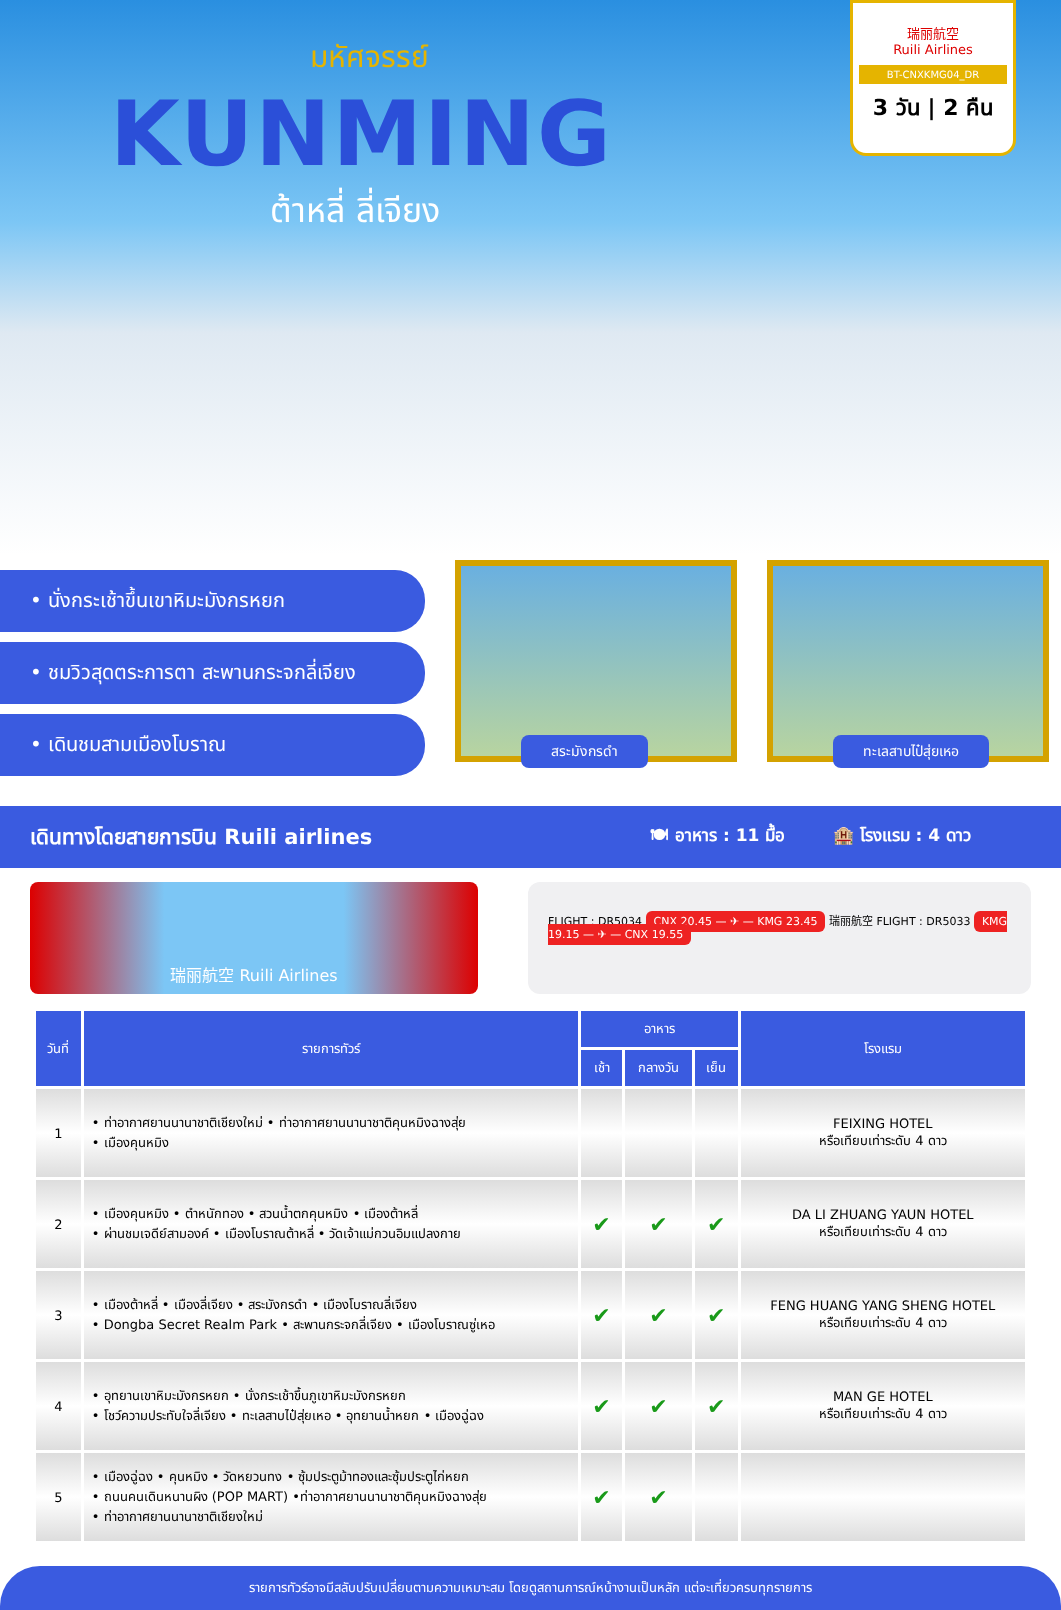มหัศจรรย์
KUNMING
ต้าหลี่ ลี่เจียง
瑞丽航空
Ruili Airlines
BT-CNXKMG04_DR
3 วัน | 2 คืน
• นั่งกระเช้าขึ้นเขาหิมะมังกรหยก
• ชมวิวสุดตระการตา สะพานกระจกลี่เจียง
• เดินชมสามเมืองโบราณ
สระมังกรดำ
ทะเลสาบไป๋สุ่ยเหอ
เดินทางโดยสายการบิน Ruili airlines 🍽 อาหาร : 11 มื้อ 🏨 โรงแรม : 4 ดาว
瑞丽航空 Ruili Airlines
FLIGHT : DR5034 CNX 20.45 — ✈ — KMG 23.45 瑞丽航空 FLIGHT : DR5033 KMG 19.15 — ✈ — CNX 19.55
| วันที่ | รายการทัวร์ | อาหาร | | | โรงแรม |
| --- | --- | --- | --- | --- | --- |
| | | เช้า | กลางวัน | เย็น | |
| 1 | • ท่าอากาศยานนานาชาติเชียงใหม่ • ท่าอากาศยานนานาชาติคุนหมิงฉางสุ่ย • เมืองคุนหมิง | | | | FEIXING HOTEL หรือเทียบเท่าระดับ 4 ดาว |
| 2 | • เมืองคุนหมิง • ตำหนักทอง • สวนน้ำตกคุนหมิง • เมืองต้าหลี่ • ผ่านชมเจดีย์สามองค์ • เมืองโบราณต้าหลี่ • วัดเจ้าแม่กวนอิมแปลงกาย | ✔ | ✔ | ✔ | DA LI ZHUANG YAUN HOTEL หรือเทียบเท่าระดับ 4 ดาว |
| 3 | • เมืองต้าหลี่ • เมืองลี่เจียง • สระมังกรดำ • เมืองโบราณลี่เจียง • Dongba Secret Realm Park • สะพานกระจกลี่เจียง • เมืองโบราณซู่เหอ | ✔ | ✔ | ✔ | FENG HUANG YANG SHENG HOTEL หรือเทียบเท่าระดับ 4 ดาว |
| 4 | • อุทยานเขาหิมะมังกรหยก • นั่งกระเช้าขึ้นภูเขาหิมะมังกรหยก • โชว์ความประทับใจลี่เจียง • ทะเลสาบไป๋สุ่ยเหอ • อุทยานน้ำหยก • เมืองฉู่ฉง | ✔ | ✔ | ✔ | MAN GE HOTEL หรือเทียบเท่าระดับ 4 ดาว |
| 5 | • เมืองฉู่ฉง • คุนหมิง • วัดหยวนทง • ซุ้มประตูม้าทองและซุ้มประตูไก่หยก • ถนนคนเดินหนานผิง (POP MART) •ท่าอากาศยานนานาชาติคุนหมิงฉางสุ่ย • ท่าอากาศยานนานาชาติเชียงใหม่ | ✔ | ✔ | | |
รายการทัวร์อาจมีสลับปรับเปลี่ยนตามความเหมาะสม โดยดูสถานการณ์หน้างานเป็นหลัก แต่จะเที่ยวครบทุกรายการ